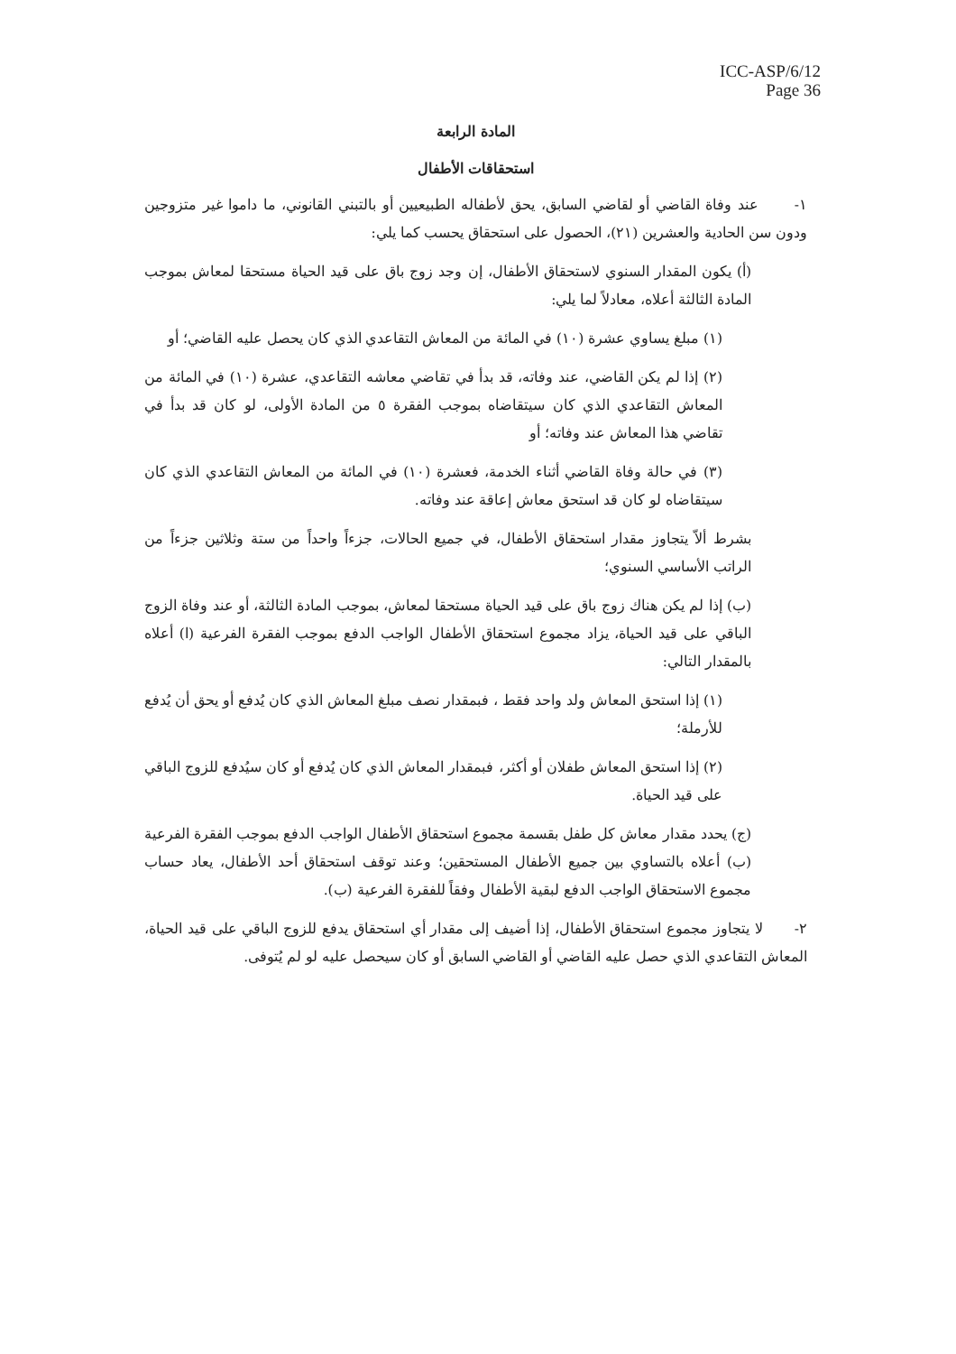ICC-ASP/6/12
Page 36
المادة الرابعة
استحقاقات الأطفال
١- عند وفاة القاضي أو لقاضي السابق، يحق لأطفاله الطبيعيين أو بالتبني القانوني، ما داموا غير متزوجين ودون سن الحادية والعشرين (٢١)، الحصول على استحقاق يحسب كما يلي:
(أ) يكون المقدار السنوي لاستحقاق الأطفال، إن وجد زوج باق على قيد الحياة مستحقا لمعاش بموجب المادة الثالثة أعلاه، معادلاً لما يلي:
(١) مبلغ يساوي عشرة (١٠) في المائة من المعاش التقاعدي الذي كان يحصل عليه القاضي؛ أو
(٢) إذا لم يكن القاضي، عند وفاته، قد بدأ في تقاضي معاشه التقاعدي، عشرة (١٠) في المائة من المعاش التقاعدي الذي كان سيتقاضاه بموجب الفقرة ٥ من المادة الأولى، لو كان قد بدأ في تقاضي هذا المعاش عند وفاته؛ أو
(٣) في حالة وفاة القاضي أثناء الخدمة، فعشرة (١٠) في المائة من المعاش التقاعدي الذي كان سيتقاضاه لو كان قد استحق معاش إعاقة عند وفاته.
بشرط ألاّ يتجاوز مقدار استحقاق الأطفال، في جميع الحالات، جزءاً واحداً من ستة وثلاثين جزءاً من الراتب الأساسي السنوي؛
(ب) إذا لم يكن هناك زوج باق على قيد الحياة مستحقا لمعاش، بموجب المادة الثالثة، أو عند وفاة الزوج الباقي على قيد الحياة، يزاد مجموع استحقاق الأطفال الواجب الدفع بموجب الفقرة الفرعية (ا) أعلاه بالمقدار التالي:
(١) إذا استحق المعاش ولد واحد فقط ، فبمقدار نصف مبلغ المعاش الذي كان يُدفع أو يحق أن يُدفع للأرملة؛
(٢) إذا استحق المعاش طفلان أو أكثر، فبمقدار المعاش الذي كان يُدفع أو كان سيُدفع للزوج الباقي على قيد الحياة.
(ج) يحدد مقدار معاش كل طفل بقسمة مجموع استحقاق الأطفال الواجب الدفع بموجب الفقرة الفرعية (ب) أعلاه بالتساوي بين جميع الأطفال المستحقين؛ وعند توقف استحقاق أحد الأطفال، يعاد حساب مجموع الاستحقاق الواجب الدفع لبقية الأطفال وفقاً للفقرة الفرعية (ب).
٢- لا يتجاوز مجموع استحقاق الأطفال، إذا أضيف إلى مقدار أي استحقاق يدفع للزوج الباقي على قيد الحياة، المعاش التقاعدي الذي حصل عليه القاضي أو القاضي السابق أو كان سيحصل عليه لو لم يُتوفى.